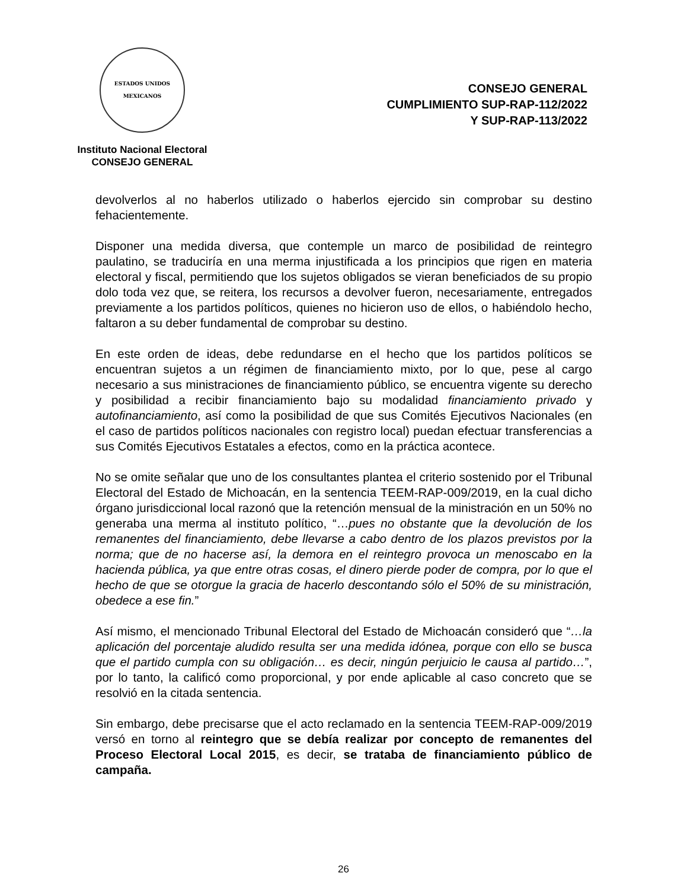ESTADOS UNIDOS MEXICANOS
Instituto Nacional Electoral
CONSEJO GENERAL
CONSEJO GENERAL
CUMPLIMIENTO SUP-RAP-112/2022
Y SUP-RAP-113/2022
devolverlos al no haberlos utilizado o haberlos ejercido sin comprobar su destino fehacientemente.
Disponer una medida diversa, que contemple un marco de posibilidad de reintegro paulatino, se traduciría en una merma injustificada a los principios que rigen en materia electoral y fiscal, permitiendo que los sujetos obligados se vieran beneficiados de su propio dolo toda vez que, se reitera, los recursos a devolver fueron, necesariamente, entregados previamente a los partidos políticos, quienes no hicieron uso de ellos, o habiéndolo hecho, faltaron a su deber fundamental de comprobar su destino.
En este orden de ideas, debe redundarse en el hecho que los partidos políticos se encuentran sujetos a un régimen de financiamiento mixto, por lo que, pese al cargo necesario a sus ministraciones de financiamiento público, se encuentra vigente su derecho y posibilidad a recibir financiamiento bajo su modalidad financiamiento privado y autofinanciamiento, así como la posibilidad de que sus Comités Ejecutivos Nacionales (en el caso de partidos políticos nacionales con registro local) puedan efectuar transferencias a sus Comités Ejecutivos Estatales a efectos, como en la práctica acontece.
No se omite señalar que uno de los consultantes plantea el criterio sostenido por el Tribunal Electoral del Estado de Michoacán, en la sentencia TEEM-RAP-009/2019, en la cual dicho órgano jurisdiccional local razonó que la retención mensual de la ministración en un 50% no generaba una merma al instituto político, “…pues no obstante que la devolución de los remanentes del financiamiento, debe llevarse a cabo dentro de los plazos previstos por la norma; que de no hacerse así, la demora en el reintegro provoca un menoscabo en la hacienda pública, ya que entre otras cosas, el dinero pierde poder de compra, por lo que el hecho de que se otorgue la gracia de hacerlo descontando sólo el 50% de su ministración, obedece a ese fin.”
Así mismo, el mencionado Tribunal Electoral del Estado de Michoacán consideró que “…la aplicación del porcentaje aludido resulta ser una medida idónea, porque con ello se busca que el partido cumpla con su obligación… es decir, ningún perjuicio le causa al partido…”, por lo tanto, la calificó como proporcional, y por ende aplicable al caso concreto que se resolvió en la citada sentencia.
Sin embargo, debe precisarse que el acto reclamado en la sentencia TEEM-RAP-009/2019 versó en torno al reintegro que se debía realizar por concepto de remanentes del Proceso Electoral Local 2015, es decir, se trataba de financiamiento público de campaña.
26